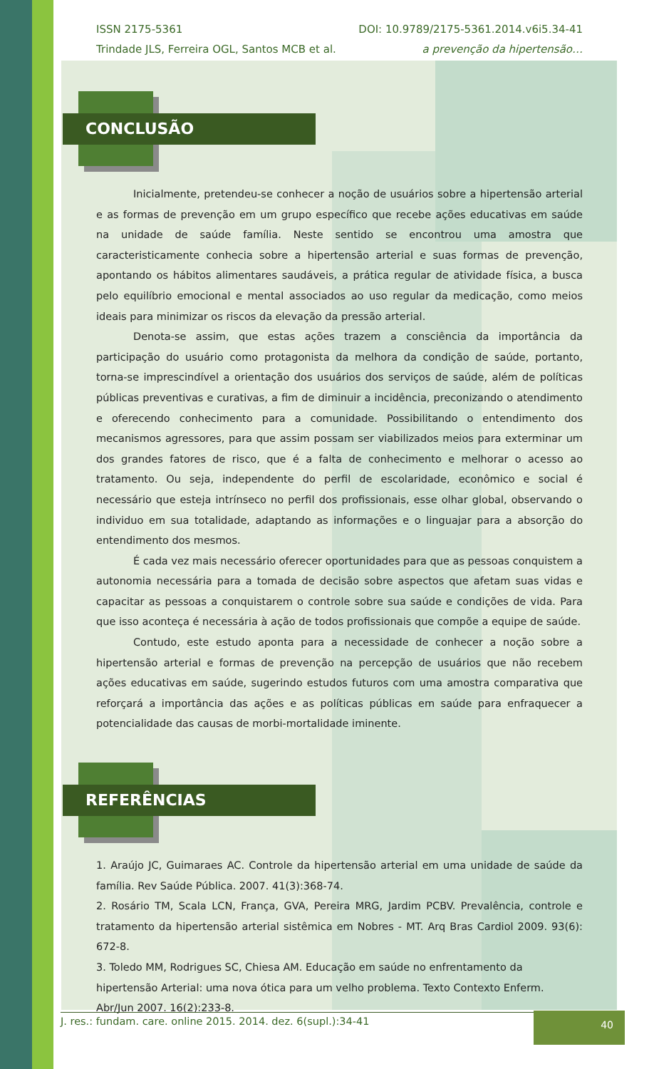ISSN 2175-5361 DOI: 10.9789/2175-5361.2014.v6i5.34-41
Trindade JLS, Ferreira OGL, Santos MCB et al. a prevenção da hipertensão…
CONCLUSÃO
Inicialmente, pretendeu-se conhecer a noção de usuários sobre a hipertensão arterial e as formas de prevenção em um grupo específico que recebe ações educativas em saúde na unidade de saúde família. Neste sentido se encontrou uma amostra que caracteristicamente conhecia sobre a hipertensão arterial e suas formas de prevenção, apontando os hábitos alimentares saudáveis, a prática regular de atividade física, a busca pelo equilíbrio emocional e mental associados ao uso regular da medicação, como meios ideais para minimizar os riscos da elevação da pressão arterial.
Denota-se assim, que estas ações trazem a consciência da importância da participação do usuário como protagonista da melhora da condição de saúde, portanto, torna-se imprescindível a orientação dos usuários dos serviços de saúde, além de políticas públicas preventivas e curativas, a fim de diminuir a incidência, preconizando o atendimento e oferecendo conhecimento para a comunidade. Possibilitando o entendimento dos mecanismos agressores, para que assim possam ser viabilizados meios para exterminar um dos grandes fatores de risco, que é a falta de conhecimento e melhorar o acesso ao tratamento. Ou seja, independente do perfil de escolaridade, econômico e social é necessário que esteja intrínseco no perfil dos profissionais, esse olhar global, observando o individuo em sua totalidade, adaptando as informações e o linguajar para a absorção do entendimento dos mesmos.
É cada vez mais necessário oferecer oportunidades para que as pessoas conquistem a autonomia necessária para a tomada de decisão sobre aspectos que afetam suas vidas e capacitar as pessoas a conquistarem o controle sobre sua saúde e condições de vida. Para que isso aconteça é necessária à ação de todos profissionais que compõe a equipe de saúde.
Contudo, este estudo aponta para a necessidade de conhecer a noção sobre a hipertensão arterial e formas de prevenção na percepção de usuários que não recebem ações educativas em saúde, sugerindo estudos futuros com uma amostra comparativa que reforçará a importância das ações e as políticas públicas em saúde para enfraquecer a potencialidade das causas de morbi-mortalidade iminente.
REFERÊNCIAS
1. Araújo JC, Guimaraes AC. Controle da hipertensão arterial em uma unidade de saúde da família. Rev Saúde Pública. 2007. 41(3):368-74.
2. Rosário TM, Scala LCN, França, GVA, Pereira MRG, Jardim PCBV. Prevalência, controle e tratamento da hipertensão arterial sistêmica em Nobres - MT. Arq Bras Cardiol 2009. 93(6): 672-8.
3. Toledo MM, Rodrigues SC, Chiesa AM. Educação em saúde no enfrentamento da
hipertensão Arterial: uma nova ótica para um velho problema. Texto Contexto Enferm.
Abr/Jun 2007. 16(2):233-8.
J. res.: fundam. care. online 2015. 2014. dez. 6(supl.):34-41 40